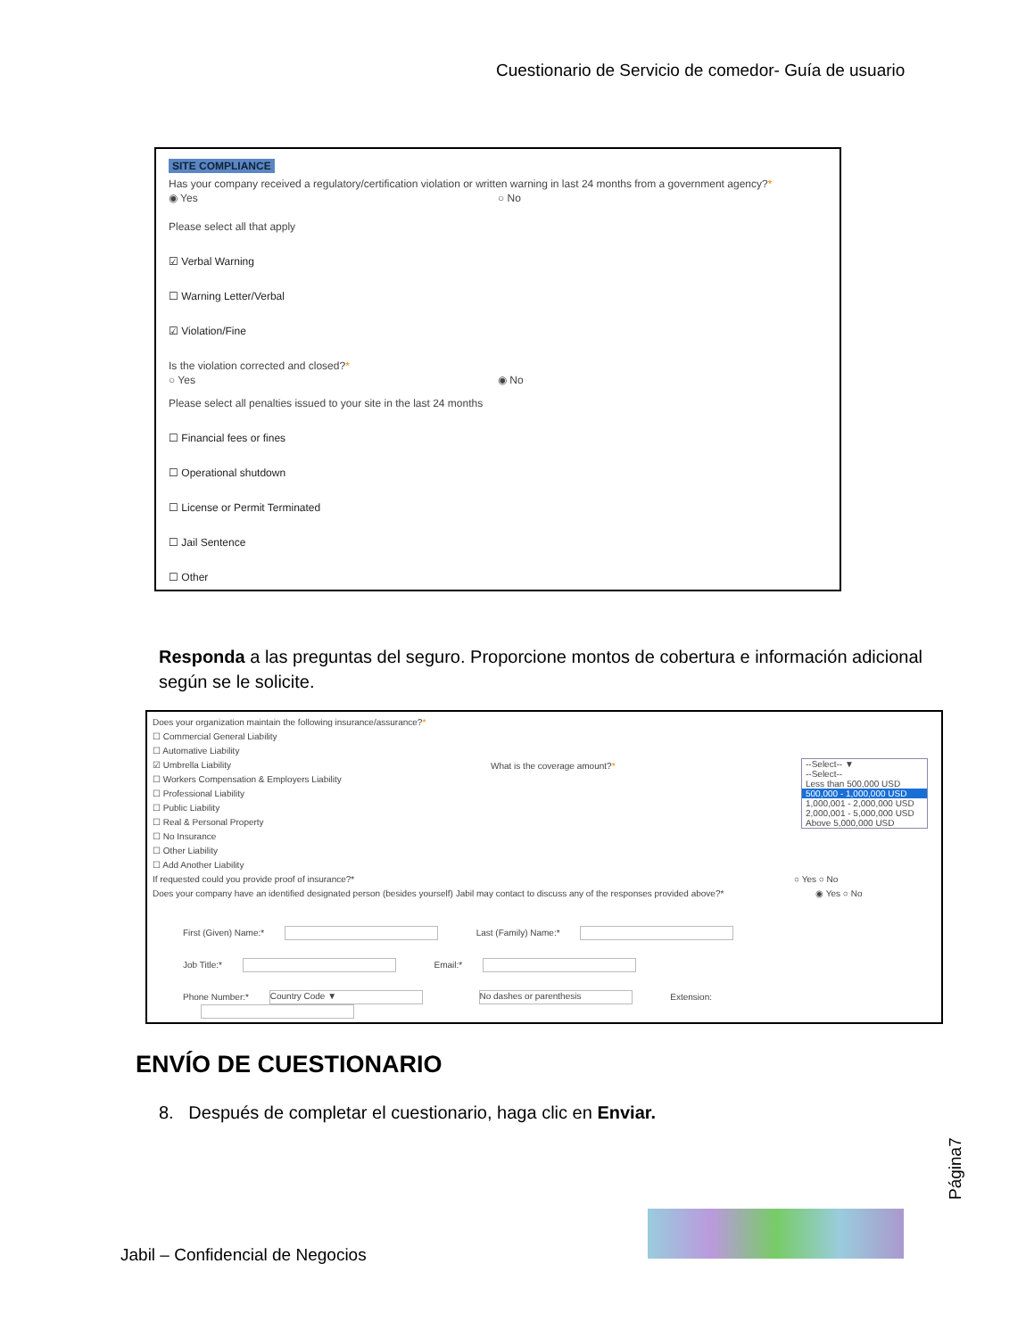Cuestionario de Servicio de comedor- Guía de usuario
SITE COMPLIANCE
Has your company received a regulatory/certification violation or written warning in last 24 months from a government agency?*
◉ Yes ○ No
Please select all that apply
☑ Verbal Warning
☐ Warning Letter/Verbal
☑ Violation/Fine
Is the violation corrected and closed?*
○ Yes ◉ No
Please select all penalties issued to your site in the last 24 months
☐ Financial fees or fines
☐ Operational shutdown
☐ License or Permit Terminated
☐ Jail Sentence
☐ Other
Responda a las preguntas del seguro. Proporcione montos de cobertura e información adicional según se le solicite.
Does your organization maintain the following insurance/assurance?*
☐ Commercial General Liability
☐ Automative Liability
☑ Umbrella Liability
☐ Workers Compensation & Employers Liability
☐ Professional Liability
☐ Public Liability
☐ Real & Personal Property
☐ No Insurance
☐ Other Liability
☐ Add Another Liability
If requested could you provide proof of insurance?* ○ Yes ○ No
Does your company have an identified designated person (besides yourself) Jabil may contact to discuss any of the responses provided above?* ◉ Yes ○ No
What is the coverage amount?*
--Select-- ▼
--Select--
Less than 500,000 USD
500,000 - 1,000,000 USD
1,000,001 - 2,000,000 USD
2,000,001 - 5,000,000 USD
Above 5,000,000 USD
First (Given) Name:* Last (Family) Name:*
Job Title:* Email:*
Phone Number:* Country Code ▼ No dashes or parenthesis Extension:
ENVÍO DE CUESTIONARIO
8. Después de completar el cuestionario, haga clic en Enviar.
Página7
Jabil – Confidencial de Negocios